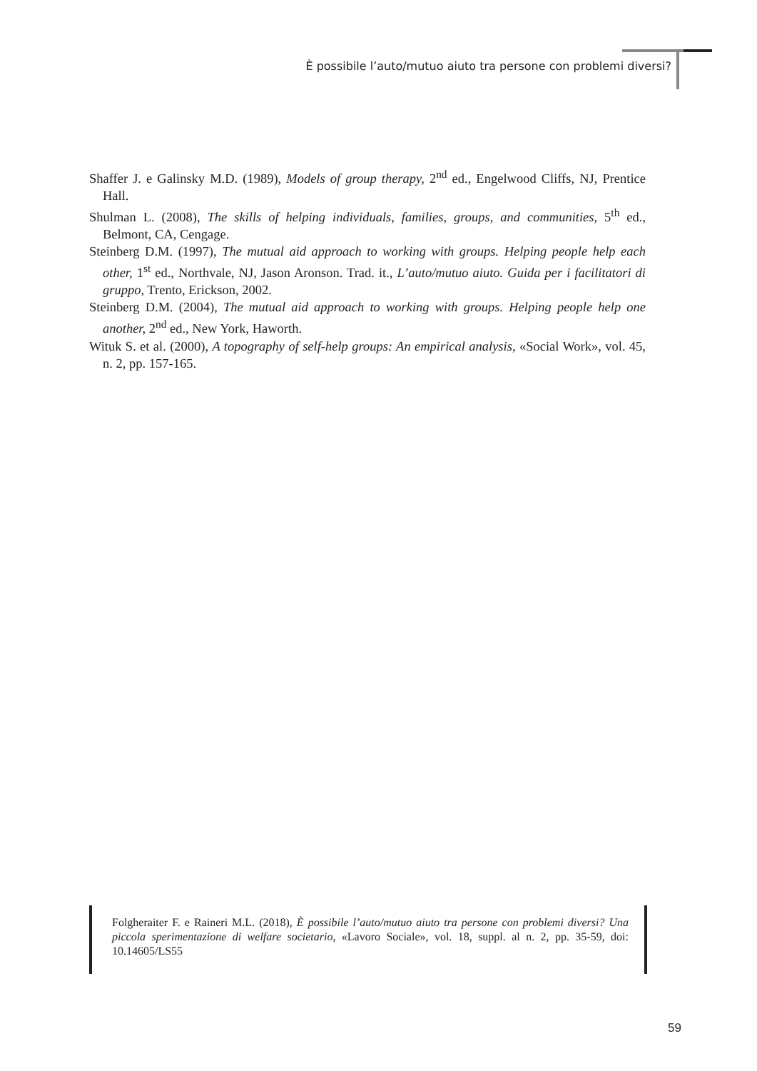È possibile l’auto/mutuo aiuto tra persone con problemi diversi?
Shaffer J. e Galinsky M.D. (1989), Models of group therapy, 2<sup>nd</sup> ed., Engelwood Cliffs, NJ, Prentice Hall.
Shulman L. (2008), The skills of helping individuals, families, groups, and communities, 5<sup>th</sup> ed., Belmont, CA, Cengage.
Steinberg D.M. (1997), The mutual aid approach to working with groups. Helping people help each other, 1<sup>st</sup> ed., Northvale, NJ, Jason Aronson. Trad. it., L’auto/mutuo aiuto. Guida per i facilitatori di gruppo, Trento, Erickson, 2002.
Steinberg D.M. (2004), The mutual aid approach to working with groups. Helping people help one another, 2<sup>nd</sup> ed., New York, Haworth.
Wituk S. et al. (2000), A topography of self-help groups: An empirical analysis, «Social Work», vol. 45, n. 2, pp. 157-165.
Folgheraiter F. e Raineri M.L. (2018), È possibile l’auto/mutuo aiuto tra persone con problemi diversi? Una piccola sperimentazione di welfare societario, «Lavoro Sociale», vol. 18, suppl. al n. 2, pp. 35-59, doi: 10.14605/LS55
59